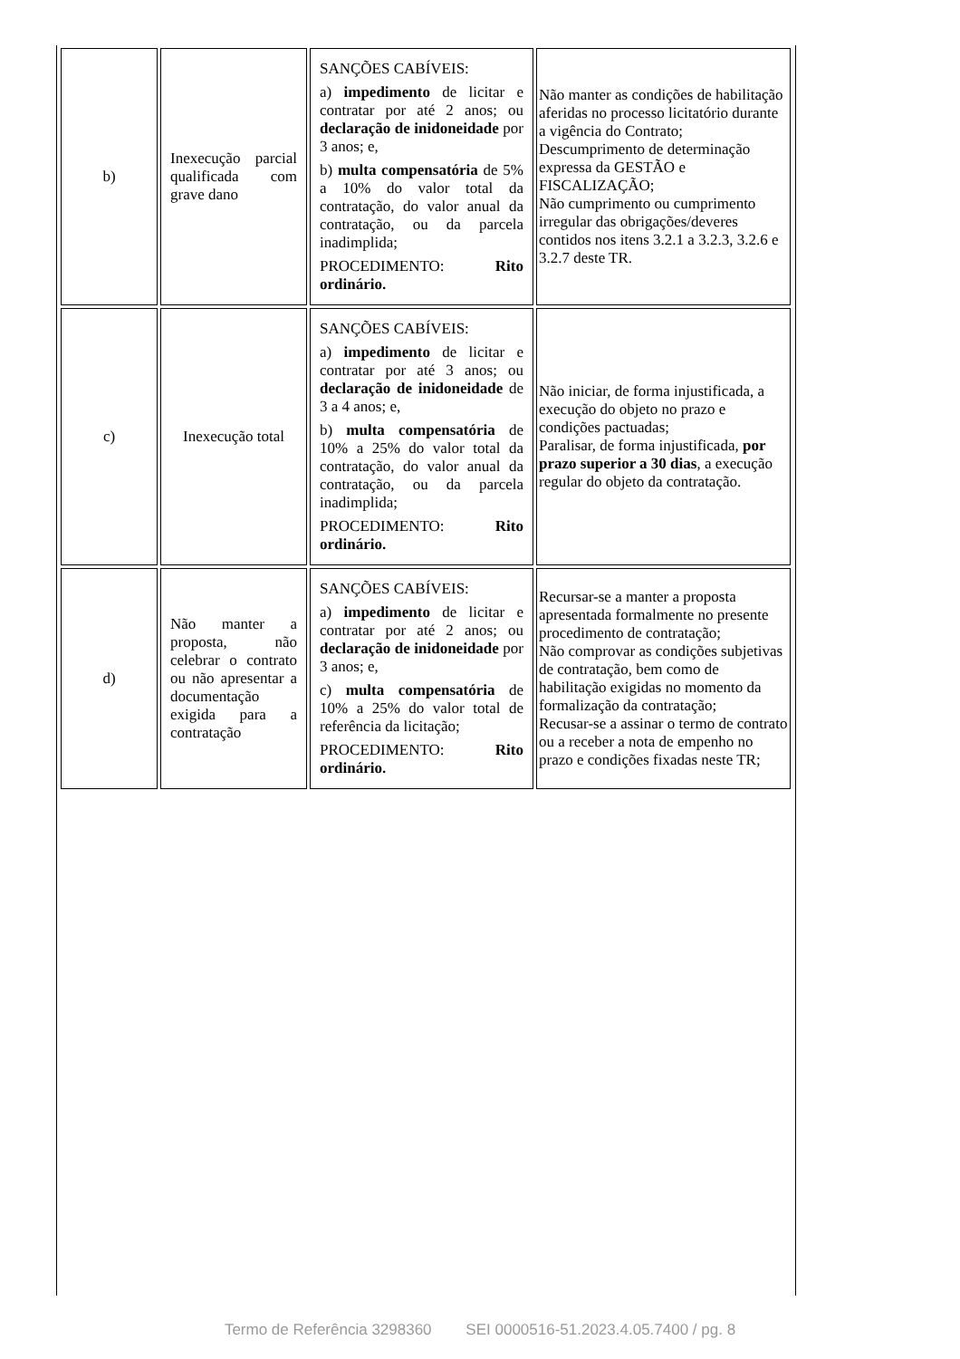| b) | Inexecução parcial qualificada com grave dano | SANÇÕES CABÍVEIS: a) impedimento de licitar e contratar por até 2 anos; ou declaração de inidoneidade por 3 anos; e, b) multa compensatória de 5% a 10% do valor total da contratação, do valor anual da contratação, ou da parcela inadimplida; PROCEDIMENTO: Rito ordinário. | Não manter as condições de habilitação aferidas no processo licitatório durante a vigência do Contrato; Descumprimento de determinação expressa da GESTÃO e FISCALIZAÇÃO; Não cumprimento ou cumprimento irregular das obrigações/deveres contidos nos itens 3.2.1 a 3.2.3, 3.2.6 e 3.2.7 deste TR. |
| c) | Inexecução total | SANÇÕES CABÍVEIS: a) impedimento de licitar e contratar por até 3 anos; ou declaração de inidoneidade de 3 a 4 anos; e, b) multa compensatória de 10% a 25% do valor total da contratação, do valor anual da contratação, ou da parcela inadimplida; PROCEDIMENTO: Rito ordinário. | Não iniciar, de forma injustificada, a execução do objeto no prazo e condições pactuadas; Paralisar, de forma injustificada, por prazo superior a 30 dias , a execução regular do objeto da contratação. |
| d) | Não manter a proposta, não celebrar o contrato ou não apresentar a documentação exigida para a contratação | SANÇÕES CABÍVEIS: a) impedimento de licitar e contratar por até 2 anos; ou declaração de inidoneidade por 3 anos; e, c) multa compensatória de 10% a 25% do valor total de referência da licitação; PROCEDIMENTO: Rito ordinário. | Recursar-se a manter a proposta apresentada formalmente no presente procedimento de contratação; Não comprovar as condições subjetivas de contratação, bem como de habilitação exigidas no momento da formalização da contratação; Recusar-se a assinar o termo de contrato ou a receber a nota de empenho no prazo e condições fixadas neste TR; |
Termo de Referência 3298360 SEI 0000516-51.2023.4.05.7400 / pg. 8